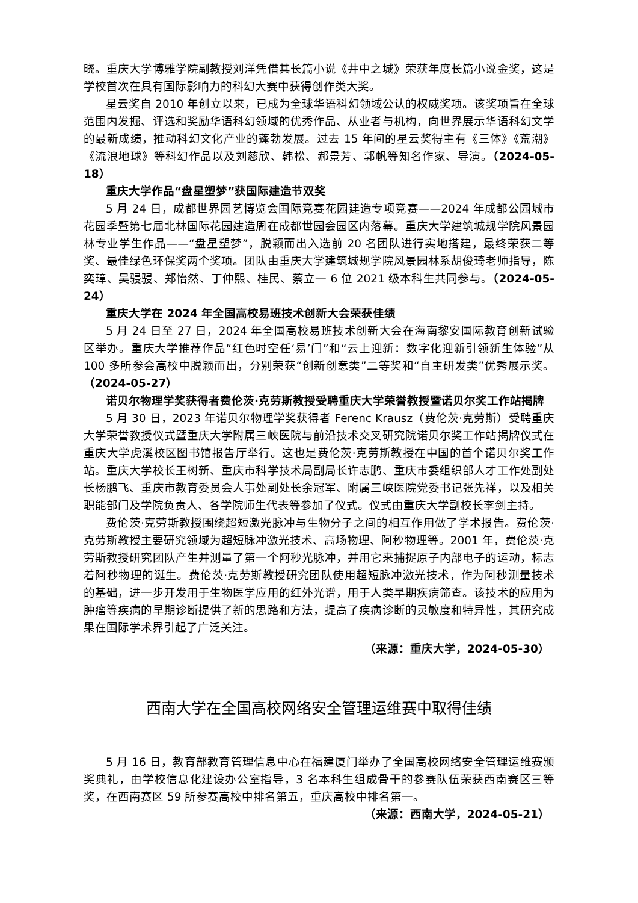晓。重庆大学博雅学院副教授刘洋凭借其长篇小说《井中之城》荣获年度长篇小说金奖，这是学校首次在具有国际影响力的科幻大赛中获得创作类大奖。
星云奖自 2010 年创立以来，已成为全球华语科幻领域公认的权威奖项。该奖项旨在全球范围内发掘、评选和奖励华语科幻领域的优秀作品、从业者与机构，向世界展示华语科幻文学的最新成绩，推动科幻文化产业的蓬勃发展。过去 15 年间的星云奖得主有《三体》《荒潮》《流浪地球》等科幻作品以及刘慈欣、韩松、郝景芳、郭帆等知名作家、导演。（2024-05-18）
重庆大学作品“盘星塑梦”获国际建造节双奖
5 月 24 日，成都世界园艺博览会国际竞赛花园建造专项竞赛——2024 年成都公园城市花园季暨第七届北林国际花园建造周在成都世园会园区内落幕。重庆大学建筑城规学院风景园林专业学生作品——“盘星塑梦”，脱颖而出入选前 20 名团队进行实地搭建，最终荣获二等奖、最佳绿色环保奖两个奖项。团队由重庆大学建筑城规学院风景园林系胡俊琦老师指导，陈奕璋、吴骎骎、郑怡然、丁仲熙、桂民、蔡立一 6 位 2021 级本科生共同参与。（2024-05-24）
重庆大学在 2024 年全国高校易班技术创新大会荣获佳绩
5 月 24 日至 27 日，2024 年全国高校易班技术创新大会在海南黎安国际教育创新试验区举办。重庆大学推荐作品“红色时空任‘易’门”和“云上迎新：数字化迎新引领新生体验”从 100 多所参会高校中脱颖而出，分别荣获“创新创意类”二等奖和“自主研发类”优秀展示奖。（2024-05-27）
诺贝尔物理学奖获得者费伦茨·克劳斯教授受聘重庆大学荣誉教授暨诺贝尔奖工作站揭牌
5 月 30 日，2023 年诺贝尔物理学奖获得者 Ferenc Krausz（费伦茨·克劳斯）受聘重庆大学荣誉教授仪式暨重庆大学附属三峡医院与前沿技术交叉研究院诺贝尔奖工作站揭牌仪式在重庆大学虎溪校区图书馆报告厅举行。这也是费伦茨·克劳斯教授在中国的首个诺贝尔奖工作站。重庆大学校长王树新、重庆市科学技术局副局长许志鹏、重庆市委组织部人才工作处副处长杨鹏飞、重庆市教育委员会人事处副处长余冠军、附属三峡医院党委书记张先祥，以及相关职能部门及学院负责人、各学院师生代表等参加了仪式。仪式由重庆大学副校长李剑主持。
费伦茨·克劳斯教授围绕超短激光脉冲与生物分子之间的相互作用做了学术报告。费伦茨·克劳斯教授主要研究领域为超短脉冲激光技术、高场物理、阿秒物理等。2001 年，费伦茨·克劳斯教授研究团队产生并测量了第一个阿秒光脉冲，并用它来捕捉原子内部电子的运动，标志着阿秒物理的诞生。费伦茨·克劳斯教授研究团队使用超短脉冲激光技术，作为阿秒测量技术的基础，进一步开发用于生物医学应用的红外光谱，用于人类早期疾病筛查。该技术的应用为肿瘤等疾病的早期诊断提供了新的思路和方法，提高了疾病诊断的灵敏度和特异性，其研究成果在国际学术界引起了广泛关注。
（来源：重庆大学，2024-05-30）
西南大学在全国高校网络安全管理运维赛中取得佳绩
5 月 16 日，教育部教育管理信息中心在福建厦门举办了全国高校网络安全管理运维赛颁奖典礼，由学校信息化建设办公室指导，3 名本科生组成骨干的参赛队伍荣获西南赛区三等奖，在西南赛区 59 所参赛高校中排名第五，重庆高校中排名第一。
（来源：西南大学，2024-05-21）